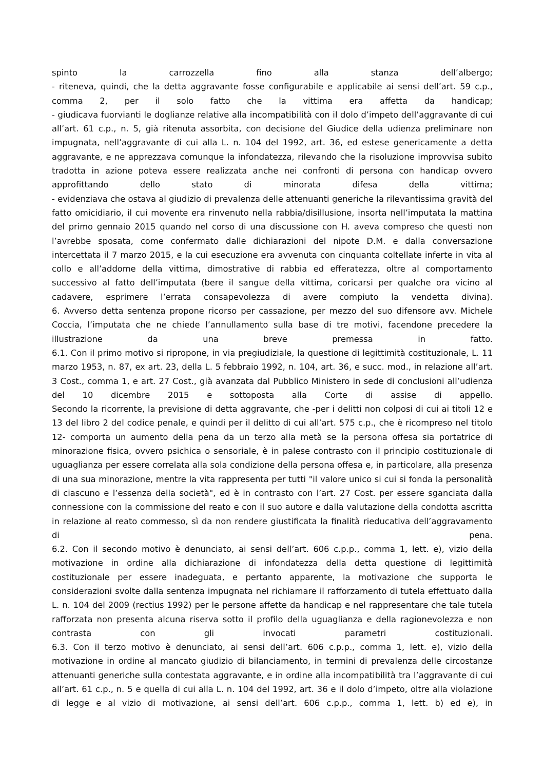spinto la carrozzella fino alla stanza dell’albergo;
- riteneva, quindi, che la detta aggravante fosse configurabile e applicabile ai sensi dell’art. 59 c.p., comma 2, per il solo fatto che la vittima era affetta da handicap;
- giudicava fuorvianti le doglianze relative alla incompatibilità con il dolo d’impeto dell’aggravante di cui all’art. 61 c.p., n. 5, già ritenuta assorbita, con decisione del Giudice della udienza preliminare non impugnata, nell’aggravante di cui alla L. n. 104 del 1992, art. 36, ed estese genericamente a detta aggravante, e ne apprezzava comunque la infondatezza, rilevando che la risoluzione improvvisa subito tradotta in azione poteva essere realizzata anche nei confronti di persona con handicap ovvero approfittando dello stato di minorata difesa della vittima;
- evidenziava che ostava al giudizio di prevalenza delle attenuanti generiche la rilevantissima gravità del fatto omicidiario, il cui movente era rinvenuto nella rabbia/disillusione, insorta nell’imputata la mattina del primo gennaio 2015 quando nel corso di una discussione con H. aveva compreso che questi non l’avrebbe sposata, come confermato dalle dichiarazioni del nipote D.M. e dalla conversazione intercettata il 7 marzo 2015, e la cui esecuzione era avvenuta con cinquanta coltellate inferte in vita al collo e all’addome della vittima, dimostrative di rabbia ed efferatezza, oltre al comportamento successivo al fatto dell’imputata (bere il sangue della vittima, coricarsi per qualche ora vicino al cadavere, esprimere l’errata consapevolezza di avere compiuto la vendetta divina).
6. Avverso detta sentenza propone ricorso per cassazione, per mezzo del suo difensore avv. Michele Coccia, l’imputata che ne chiede l’annullamento sulla base di tre motivi, facendone precedere la illustrazione da una breve premessa in fatto.
6.1. Con il primo motivo si ripropone, in via pregiudiziale, la questione di legittimità costituzionale, L. 11 marzo 1953, n. 87, ex art. 23, della L. 5 febbraio 1992, n. 104, art. 36, e succ. mod., in relazione all’art. 3 Cost., comma 1, e art. 27 Cost., già avanzata dal Pubblico Ministero in sede di conclusioni all’udienza del 10 dicembre 2015 e sottoposta alla Corte di assise di appello.
Secondo la ricorrente, la previsione di detta aggravante, che -per i delitti non colposi di cui ai titoli 12 e 13 del libro 2 del codice penale, e quindi per il delitto di cui all’art. 575 c.p., che è ricompreso nel titolo 12- comporta un aumento della pena da un terzo alla metà se la persona offesa sia portatrice di minorazione fisica, ovvero psichica o sensoriale, è in palese contrasto con il principio costituzionale di uguaglianza per essere correlata alla sola condizione della persona offesa e, in particolare, alla presenza di una sua minorazione, mentre la vita rappresenta per tutti "il valore unico si cui si fonda la personalità di ciascuno e l’essenza della società", ed è in contrasto con l’art. 27 Cost. per essere sganciata dalla connessione con la commissione del reato e con il suo autore e dalla valutazione della condotta ascritta in relazione al reato commesso, sì da non rendere giustificata la finalità rieducativa dell’aggravamento di pena.
6.2. Con il secondo motivo è denunciato, ai sensi dell’art. 606 c.p.p., comma 1, lett. e), vizio della motivazione in ordine alla dichiarazione di infondatezza della detta questione di legittimità costituzionale per essere inadeguata, e pertanto apparente, la motivazione che supporta le considerazioni svolte dalla sentenza impugnata nel richiamare il rafforzamento di tutela effettuato dalla L. n. 104 del 2009 (rectius 1992) per le persone affette da handicap e nel rappresentare che tale tutela rafforzata non presenta alcuna riserva sotto il profilo della uguaglianza e della ragionevolezza e non contrasta con gli invocati parametri costituzionali.
6.3. Con il terzo motivo è denunciato, ai sensi dell’art. 606 c.p.p., comma 1, lett. e), vizio della motivazione in ordine al mancato giudizio di bilanciamento, in termini di prevalenza delle circostanze attenuanti generiche sulla contestata aggravante, e in ordine alla incompatibilità tra l’aggravante di cui all’art. 61 c.p., n. 5 e quella di cui alla L. n. 104 del 1992, art. 36 e il dolo d’impeto, oltre alla violazione di legge e al vizio di motivazione, ai sensi dell’art. 606 c.p.p., comma 1, lett. b) ed e), in